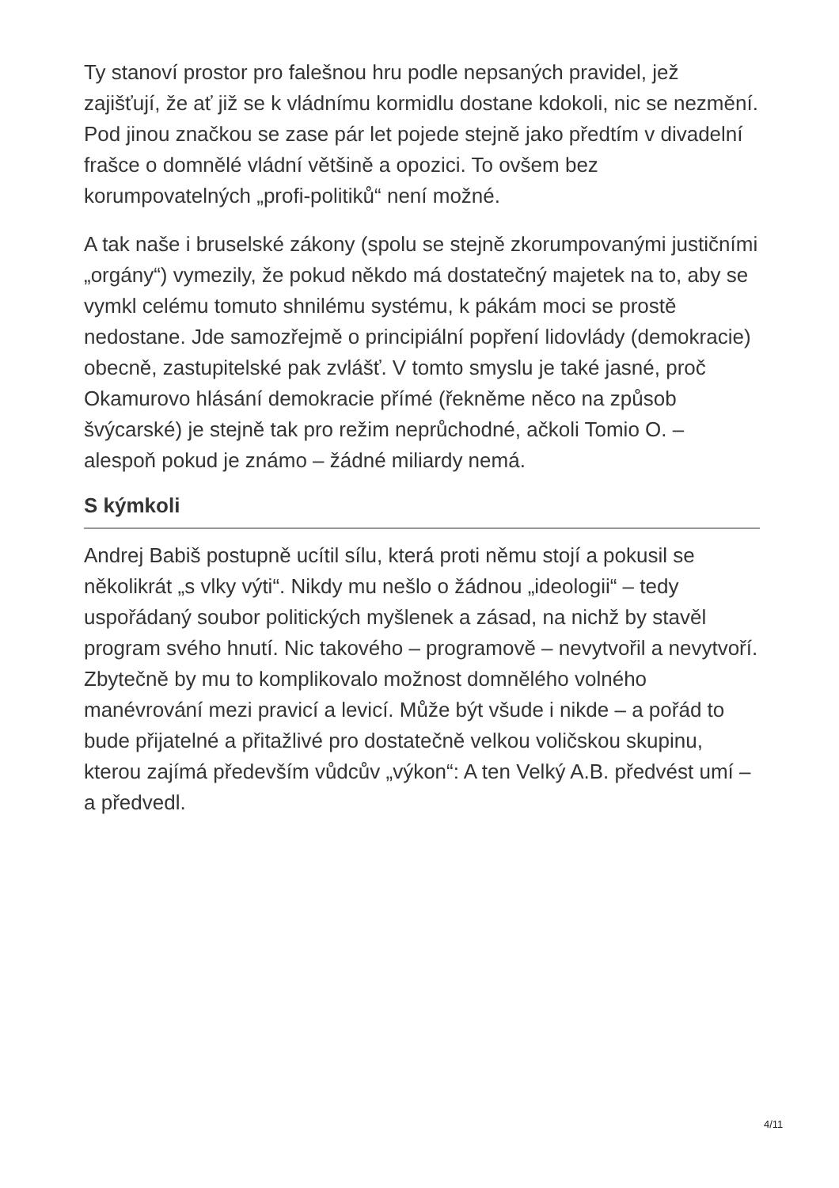Ty stanoví prostor pro falešnou hru podle nepsaných pravidel, jež zajišťují, že ať již se k vládnímu kormidlu dostane kdokoli, nic se nezmění. Pod jinou značkou se zase pár let pojede stejně jako předtím v divadelní frašce o domnělé vládní většině a opozici. To ovšem bez korumpovatelných „profi-politiků“ není možné.
A tak naše i bruselské zákony (spolu se stejně zkorumpovanými justičními „orgány“) vymezily, že pokud někdo má dostatečný majetek na to, aby se vymkl celému tomuto shnilému systému, k pákám moci se prostě nedostane. Jde samozřejmě o principiální popření lidovlády (demokracie) obecně, zastupitelské pak zvlášť. V tomto smyslu je také jasné, proč Okamurovo hlásání demokracie přímé (řekněme něco na způsob švýcarské) je stejně tak pro režim neprůchodné, ačkoli Tomio O. – alespoň pokud je známo – žádné miliardy nemá.
S kýmkoli
Andrej Babiš postupně ucítil sílu, která proti němu stojí a pokusil se několikrát „s vlky výti“. Nikdy mu nešlo o žádnou „ideologii“ – tedy uspořádaný soubor politických myšlenek a zásad, na nichž by stavěl program svého hnutí. Nic takového – programově – nevytvořil a nevytvoří. Zbytečně by mu to komplikovalo možnost domnělého volného manévrování mezi pravicí a levicí. Může být všude i nikde – a pořád to bude přijatelné a přitažlivé pro dostatečně velkou voličskou skupinu, kterou zajímá především vůdcův „výkon“: A ten Velký A.B. předvést umí – a předvedl.
4/11